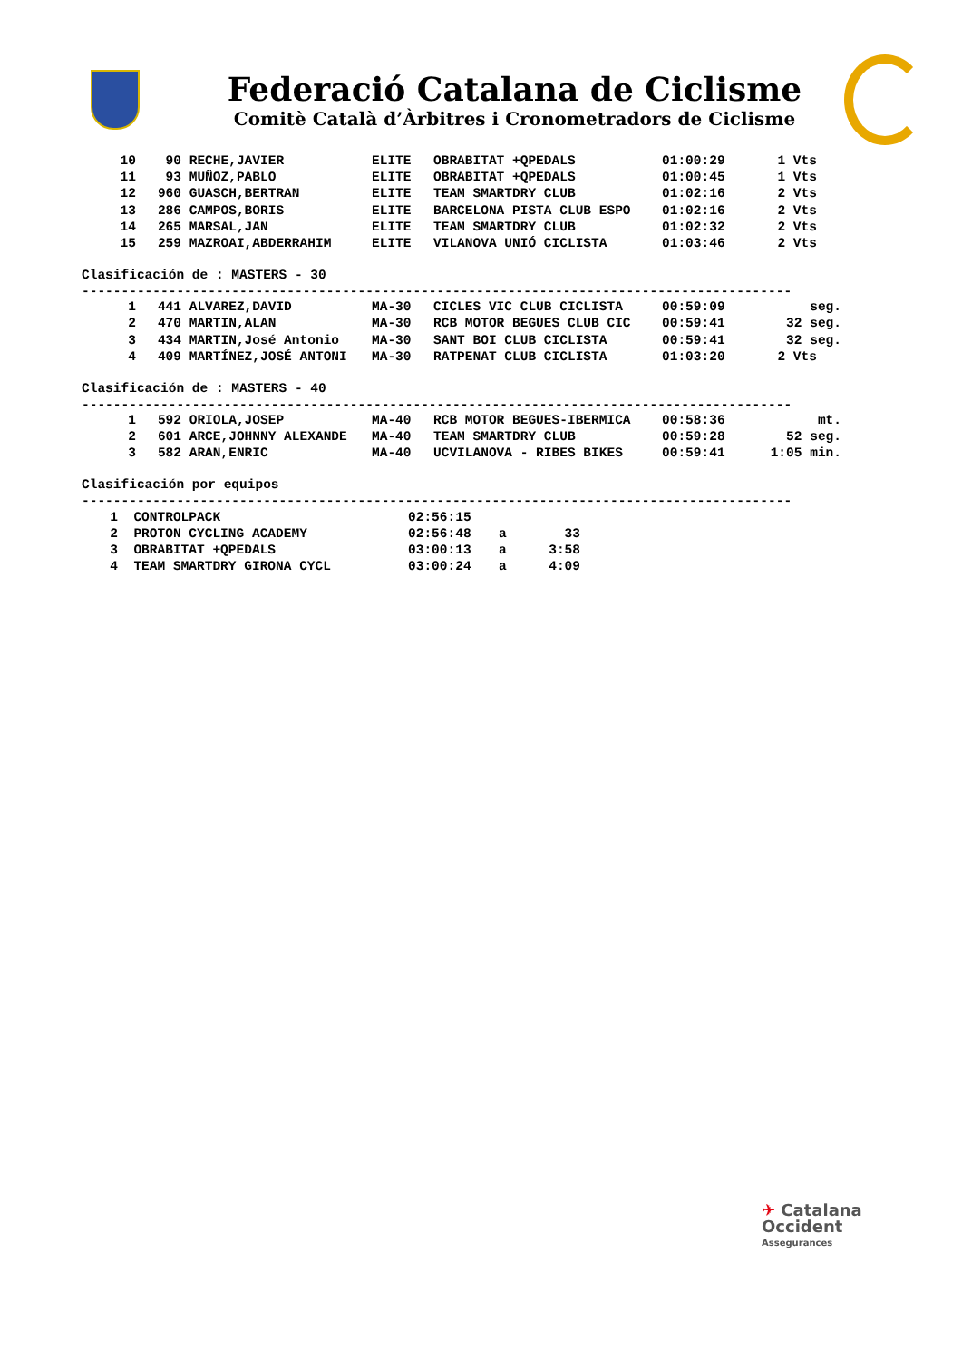Federació Catalana de Ciclisme
Comitè Català d’Àrbitres i Cronometradors de Ciclisme
| 10 | 90 | RECHE,JAVIER | ELITE | OBRABITAT +QPEDALS | 01:00:29 | 1 Vts |
| 11 | 93 | MUÑOZ,PABLO | ELITE | OBRABITAT +QPEDALS | 01:00:45 | 1 Vts |
| 12 | 960 | GUASCH,BERTRAN | ELITE | TEAM SMARTDRY CLUB | 01:02:16 | 2 Vts |
| 13 | 286 | CAMPOS,BORIS | ELITE | BARCELONA PISTA CLUB ESPO | 01:02:16 | 2 Vts |
| 14 | 265 | MARSAL,JAN | ELITE | TEAM SMARTDRY CLUB | 01:02:32 | 2 Vts |
| 15 | 259 | MAZROAI,ABDERRAHIM | ELITE | VILANOVA UNIÓ CICLISTA | 01:03:46 | 2 Vts |
Clasificación de : MASTERS - 30
------------------------------------------------------------------------------------------
| 1 | 441 | ALVAREZ,DAVID | MA-30 | CICLES VIC CLUB CICLISTA | 00:59:09 | seg. |
| 2 | 470 | MARTIN,ALAN | MA-30 | RCB MOTOR BEGUES CLUB CIC | 00:59:41 | 32 seg. |
| 3 | 434 | MARTIN,José Antonio | MA-30 | SANT BOI CLUB CICLISTA | 00:59:41 | 32 seg. |
| 4 | 409 | MARTÍNEZ,JOSÉ ANTONI | MA-30 | RATPENAT CLUB CICLISTA | 01:03:20 | 2 Vts |
Clasificación de : MASTERS - 40
------------------------------------------------------------------------------------------
| 1 | 592 | ORIOLA,JOSEP | MA-40 | RCB MOTOR BEGUES-IBERMICA | 00:58:36 | mt. |
| 2 | 601 | ARCE,JOHNNY ALEXANDE | MA-40 | TEAM SMARTDRY CLUB | 00:59:28 | 52 seg. |
| 3 | 582 | ARAN,ENRIC | MA-40 | UCVILANOVA - RIBES BIKES | 00:59:41 | 1:05 min. |
Clasificación por equipos
------------------------------------------------------------------------------------------
| 1 | CONTROLPACK | 02:56:15 | | |
| 2 | PROTON CYCLING ACADEMY | 02:56:48 | a | 33 |
| 3 | OBRABITAT +QPEDALS | 03:00:13 | a | 3:58 |
| 4 | TEAM SMARTDRY GIRONA CYCL | 03:00:24 | a | 4:09 |
✈ Catalana
Occident
Assegurances